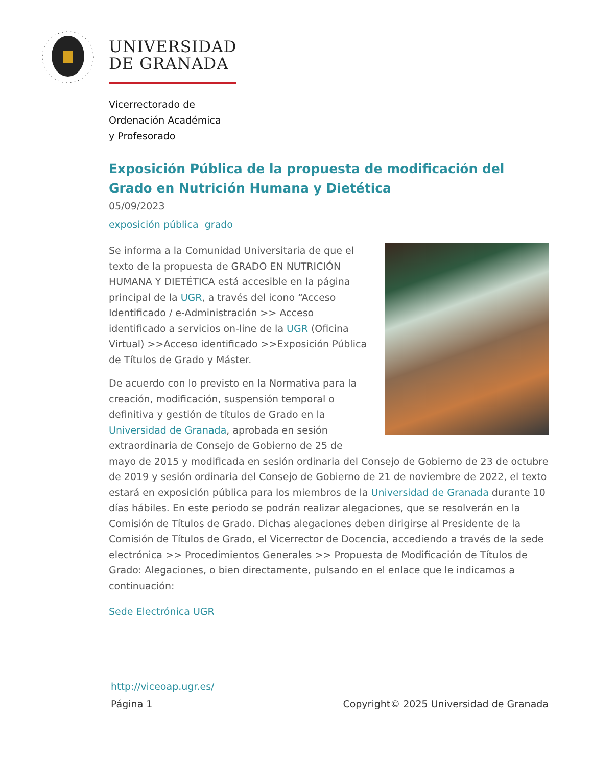UNIVERSIDAD
DE GRANADA
Vicerrectorado de
Ordenación Académica
y Profesorado
Exposición Pública de la propuesta de modificación del Grado en Nutrición Humana y Dietética
05/09/2023
exposición pública grado
Se informa a la Comunidad Universitaria de que el texto de la propuesta de GRADO EN NUTRICIÓN HUMANA Y DIETÉTICA está accesible en la página principal de la UGR, a través del icono “Acceso Identificado / e-Administración >> Acceso identificado a servicios on-line de la UGR (Oficina Virtual) >>Acceso identificado >>Exposición Pública de Títulos de Grado y Máster.
De acuerdo con lo previsto en la Normativa para la creación, modificación, suspensión temporal o definitiva y gestión de títulos de Grado en la Universidad de Granada, aprobada en sesión extraordinaria de Consejo de Gobierno de 25 de mayo de 2015 y modificada en sesión ordinaria del Consejo de Gobierno de 23 de octubre de 2019 y sesión ordinaria del Consejo de Gobierno de 21 de noviembre de 2022, el texto estará en exposición pública para los miembros de la Universidad de Granada durante 10 días hábiles. En este periodo se podrán realizar alegaciones, que se resolverán en la Comisión de Títulos de Grado. Dichas alegaciones deben dirigirse al Presidente de la Comisión de Títulos de Grado, el Vicerrector de Docencia, accediendo a través de la sede electrónica >> Procedimientos Generales >> Propuesta de Modificación de Títulos de Grado: Alegaciones, o bien directamente, pulsando en el enlace que le indicamos a continuación:
Sede Electrónica UGR
http://viceoap.ugr.es/
Página 1 Copyright© 2025 Universidad de Granada